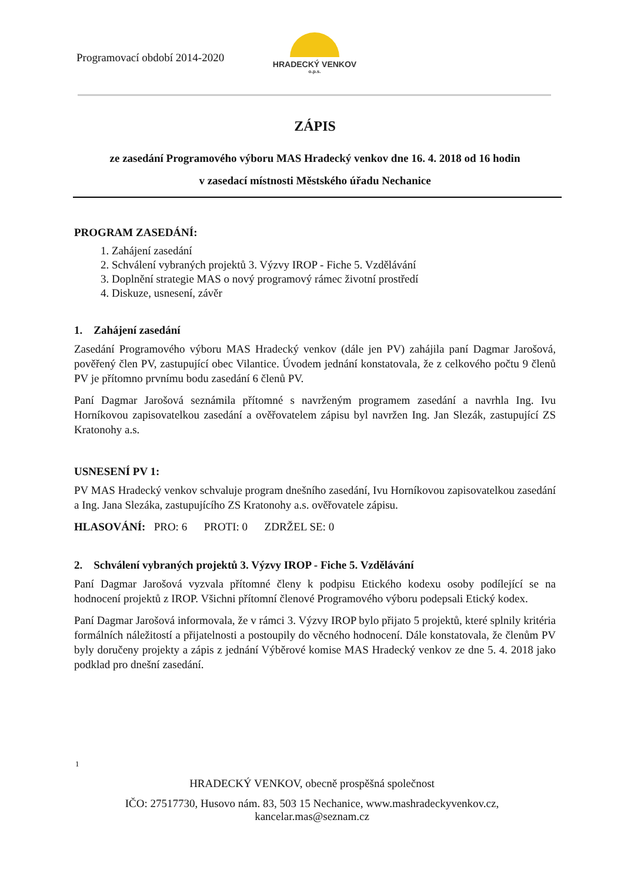Programovací období 2014-2020
HRADECKÝ VENKOV
o.p.s.
ZÁPIS
ze zasedání Programového výboru MAS Hradecký venkov dne 16. 4. 2018 od 16 hodin
v zasedací místnosti Městského úřadu Nechanice
PROGRAM ZASEDÁNÍ:
1. Zahájení zasedání
2. Schválení vybraných projektů 3. Výzvy IROP - Fiche 5. Vzdělávání
3. Doplnění strategie MAS o nový programový rámec životní prostředí
4. Diskuze, usnesení, závěr
1. Zahájení zasedání
Zasedání Programového výboru MAS Hradecký venkov (dále jen PV) zahájila paní Dagmar Jarošová, pověřený člen PV, zastupující obec Vilantice. Úvodem jednání konstatovala, že z celkového počtu 9 členů PV je přítomno prvnímu bodu zasedání 6 členů PV.
Paní Dagmar Jarošová seznámila přítomné s navrženým programem zasedání a navrhla Ing. Ivu Horníkovou zapisovatelkou zasedání a ověřovatelem zápisu byl navržen Ing. Jan Slezák, zastupující ZS Kratonohy a.s.
USNESENÍ PV 1:
PV MAS Hradecký venkov schvaluje program dnešního zasedání, Ivu Horníkovou zapisovatelkou zasedání a Ing. Jana Slezáka, zastupujícího ZS Kratonohy a.s. ověřovatele zápisu.
HLASOVÁNÍ: PRO: 6 PROTI: 0 ZDRŽEL SE: 0
2. Schválení vybraných projektů 3. Výzvy IROP - Fiche 5. Vzdělávání
Paní Dagmar Jarošová vyzvala přítomné členy k podpisu Etického kodexu osoby podílející se na hodnocení projektů z IROP. Všichni přítomní členové Programového výboru podepsali Etický kodex.
Paní Dagmar Jarošová informovala, že v rámci 3. Výzvy IROP bylo přijato 5 projektů, které splnily kritéria formálních náležitostí a přijatelnosti a postoupily do věcného hodnocení. Dále konstatovala, že členům PV byly doručeny projekty a zápis z jednání Výběrové komise MAS Hradecký venkov ze dne 5. 4. 2018 jako podklad pro dnešní zasedání.
1
HRADECKÝ VENKOV, obecně prospěšná společnost
IČO: 27517730, Husovo nám. 83, 503 15 Nechanice, www.mashradeckyvenkov.cz,
kancelar.mas@seznam.cz